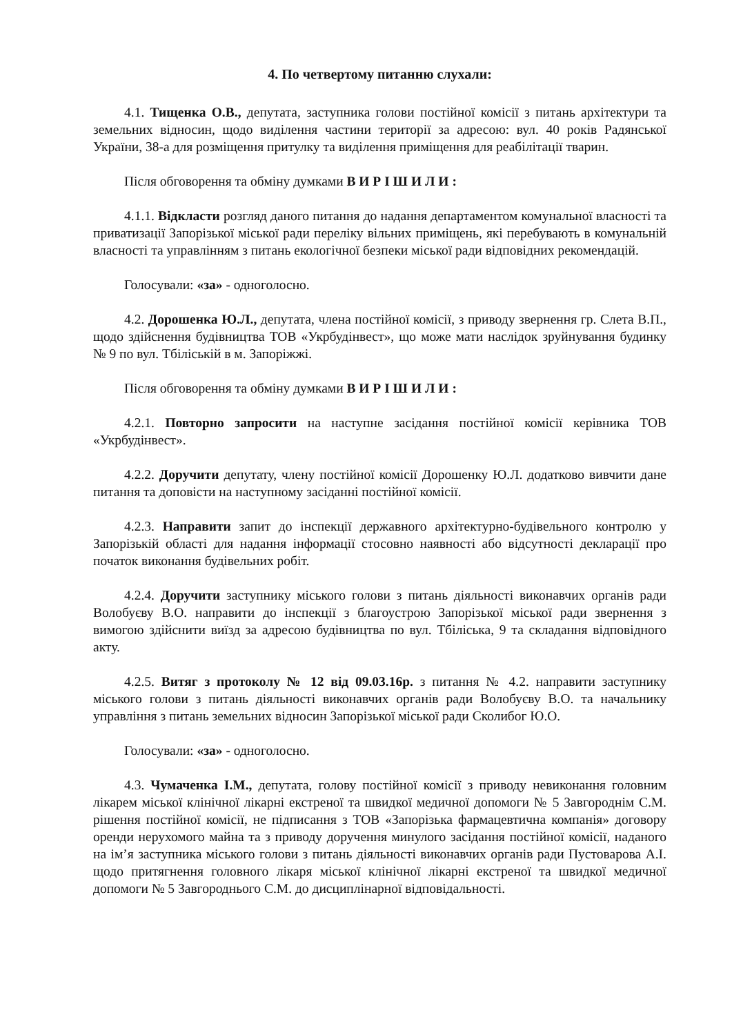4. По четвертому питанню слухали:
4.1. Тищенка О.В., депутата, заступника голови постійної комісії з питань архітектури та земельних відносин, щодо виділення частини території за адресою: вул. 40 років Радянської України, 38-а для розміщення притулку та виділення приміщення для реабілітації тварин.
Після обговорення та обміну думками В И Р І Ш И Л И :
4.1.1. Відкласти розгляд даного питання до надання департаментом комунальної власності та приватизації Запорізької міської ради переліку вільних приміщень, які перебувають в комунальній власності та управлінням з питань екологічної безпеки міської ради відповідних рекомендацій.
Голосували: «за» - одноголосно.
4.2. Дорошенка Ю.Л., депутата, члена постійної комісії, з приводу звернення гр. Слета В.П., щодо здійснення будівництва ТОВ «Укрбудінвест», що може мати наслідок зруйнування будинку № 9 по вул. Тбіліській в м. Запоріжжі.
Після обговорення та обміну думками В И Р І Ш И Л И :
4.2.1. Повторно запросити на наступне засідання постійної комісії керівника ТОВ «Укрбудінвест».
4.2.2. Доручити депутату, члену постійної комісії Дорошенку Ю.Л. додатково вивчити дане питання та доповісти на наступному засіданні постійної комісії.
4.2.3. Направити запит до інспекції державного архітектурно-будівельного контролю у Запорізькій області для надання інформації стосовно наявності або відсутності декларації про початок виконання будівельних робіт.
4.2.4. Доручити заступнику міського голови з питань діяльності виконавчих органів ради Волобуєву В.О. направити до інспекції з благоустрою Запорізької міської ради звернення з вимогою здійснити виїзд за адресою будівництва по вул. Тбіліська, 9 та складання відповідного акту.
4.2.5. Витяг з протоколу № 12 від 09.03.16р. з питання № 4.2. направити заступнику міського голови з питань діяльності виконавчих органів ради Волобуєву В.О. та начальнику управління з питань земельних відносин Запорізької міської ради Сколибог Ю.О.
Голосували: «за» - одноголосно.
4.3. Чумаченка І.М., депутата, голову постійної комісії з приводу невиконання головним лікарем міської клінічної лікарні екстреної та швидкої медичної допомоги № 5 Завгороднім С.М. рішення постійної комісії, не підписання з ТОВ «Запорізька фармацевтична компанія» договору оренди нерухомого майна та з приводу доручення минулого засідання постійної комісії, наданого на ім’я заступника міського голови з питань діяльності виконавчих органів ради Пустоварова А.І. щодо притягнення головного лікаря міської клінічної лікарні екстреної та швидкої медичної допомоги № 5 Завгороднього С.М. до дисциплінарної відповідальності.